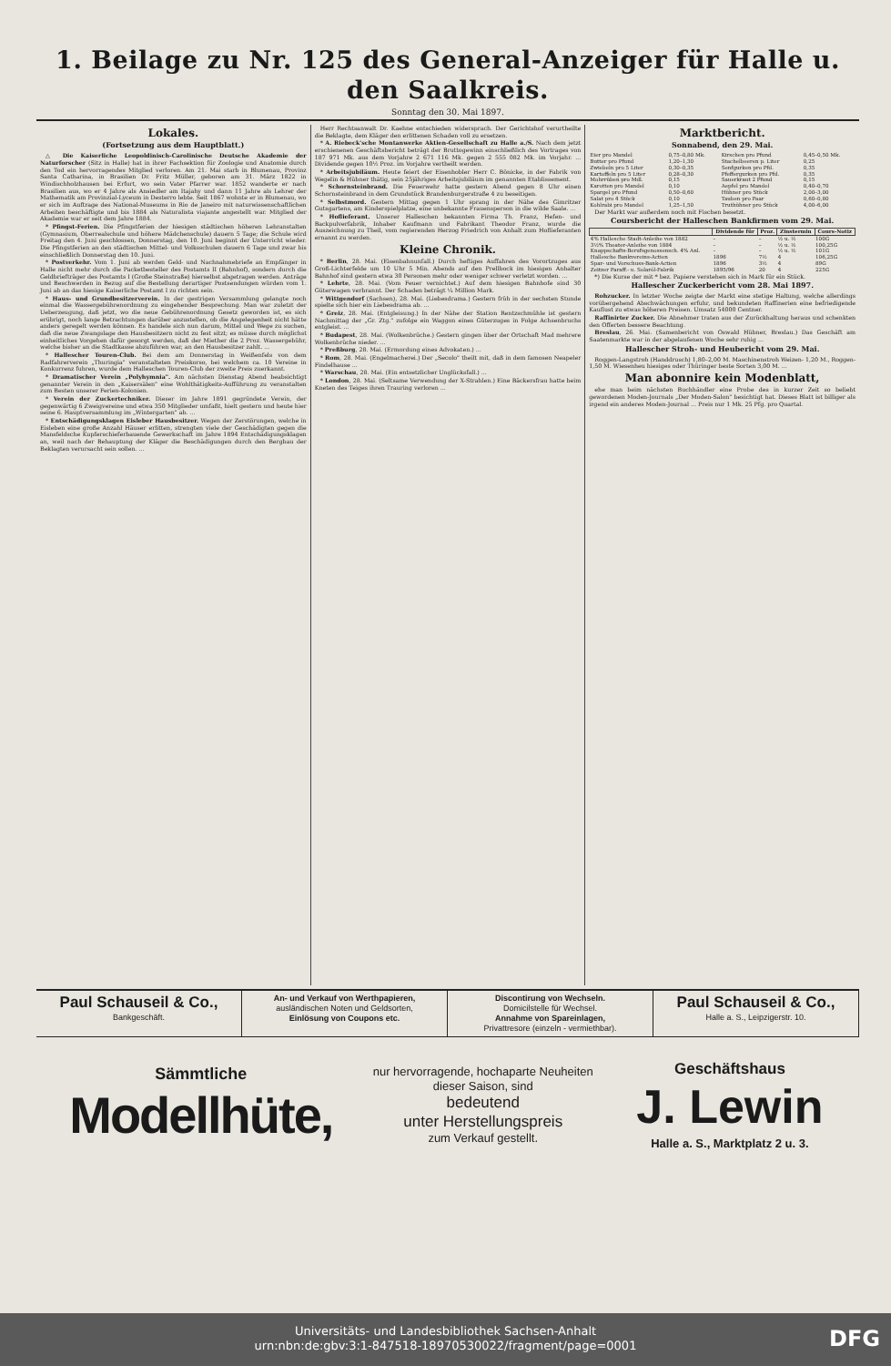1. Beilage zu Nr. 125 des General-Anzeiger für Halle u. den Saalkreis.
Sonntag den 30. Mai 1897.
Lokales.
(Fortsetzung aus dem Hauptblatt.)
△ Die Kaiserliche Leopoldinisch-Carolinische Deutsche Akademie der Naturforscher (Sitz in Halle) hat in ihrer Fachsektion für Zoologie und Anatomie durch den Tod ein hervorragendes Mitglied verloren. Am 21. Mai starb in Blumenau, Provinz Santa Catharina, in Brasilien Dr. Fritz Müller, geboren am 31. März 1822 in Windischholzhausen bei Erfurt, wo sein Vater Pfarrer war. 1852 wanderte er nach Brasilien aus, wo er 4 Jahre als Ansiedler am Itajahy und dann 11 Jahre als Lehrer der Mathematik am Provinzial-Lyceum in Desterro lebte. Seit 1867 wohnte er in Blumenau, wo er sich im Auftrage des National-Museums in Rio de Janeiro mit naturwissenschaftlichen Arbeiten beschäftigte und bis 1884 als Naturalista viajante angestellt war. Mitglied der Akademie war er seit dem Jahre 1884.
* Pfingst-Ferien. Die Pfingstferien der hiesigen städtischen höheren Lehranstalten (Gymnasium, Oberrealschule und höhere Mädchenschule) dauern 5 Tage; die Schule wird Freitag den 4. Juni geschlossen, Donnerstag, den 10. Juni beginnt der Unterricht wieder. Die Pfingstferien an den städtischen Mittel- und Volksschulen dauern 6 Tage und zwar bis einschließlich Donnerstag den 10. Juni.
* Postverkehr. Vom 1. Juni ab werden Geld- und Nachnahmebriefe an Empfänger in Halle nicht mehr durch die Packetbesteller des Postamts II (Bahnhof), sondern durch die Geldbriefträger des Postamts I (Große Steinstraße) hierselbst abgetragen werden. Anträge und Beschwerden in Bezug auf die Bestellung derartiger Postsendungen würden vom 1. Juni ab an das hiesige Kaiserliche Postamt I zu richten sein.
* Haus- und Grundbesitzerverein. In der gestrigen Versammlung gelangte noch einmal die Wassergebührenordnung zu eingehender Besprechung. Man war zuletzt der Ueberzeugung, daß jetzt, wo die neue Gebührenordnung Gesetz geworden ist, es sich erübrigt, noch lange Betrachtungen darüber anzustellen, ob die Angelegenheit nicht hätte anders geregelt werden können. Es handele sich nun darum, Mittel und Wege zu suchen, daß die neue Zwangslage den Hausbesitzern nicht zu fest sitzt; es müsse durch möglichst einheitliches Vorgehen dafür gesorgt werden, daß der Miether die 2 Proz. Wassergebühr, welche bisher an die Stadtkasse abzuführen war, an den Hausbesitzer zahlt. ...
* Hallescher Touren-Club. Bei dem am Donnerstag in Weißenfels von dem Radfahrerverein „Thuringia" veranstalteten Preiskorso, bei welchem ca. 10 Vereine in Konkurrenz fuhren, wurde dem Halleschen Touren-Club der zweite Preis zuerkannt.
* Dramatischer Verein „Polyhymnia". Am nächsten Dienstag Abend beabsichtigt genannter Verein in den „Kaisersälen" eine Wohlthätigkeits-Aufführung zu veranstalten zum Besten unserer Ferien-Kolonien.
* Verein der Zuckertechniker. Dieser im Jahre 1891 gegründete Verein, der gegenwärtig 6 Zweigvereine und etwa 350 Mitglieder umfaßt, hielt gestern und heute hier seine 6. Hauptversammlung im „Wintergarten" ab. ...
* Entschädigungsklagen Eisleber Hausbesitzer. Wegen der Zerstörungen, welche in Eisleben eine große Anzahl Häuser erlitten, strengten viele der Geschädigten gegen die Mansfeldsche Kupferschieferbauende Gewerkschaft im Jahre 1894 Entschädigungsklagen an, weil nach der Behauptung der Kläger die Beschädigungen durch den Bergbau der Beklagten verursacht sein sollen. ...
Herr Rechtsanwalt Dr. Kaehne entschieden widersprach. Der Gerichtshof verurtheilte die Beklagte, dem Kläger den erlittenen Schaden voll zu ersetzen.
* A. Riebeck'sche Montanwerke Aktien-Gesellschaft zu Halle a./S. Nach dem jetzt erschienenen Geschäftsbericht beträgt der Bruttogewinn einschließlich des Vortrages von 187 971 Mk. aus dem Vorjahre 2 671 116 Mk. gegen 2 555 082 Mk. im Vorjahr. ... Dividende gegen 10½ Proz. im Vorjahre vertheilt werden.
* Arbeitsjubiläum. Heute feiert der Eisenhobler Herr C. Bönicke, in der Fabrik von Wegelin & Hübner thätig, sein 25jähriges Arbeitsjubiläum im genannten Etablissement.
* Schornsteinbrand. Die Feuerwehr hatte gestern Abend gegen 8 Uhr einen Schornsteinbrand in dem Grundstück Brandenburgerstraße 4 zu beseitigen.
* Selbstmord. Gestern Mittag gegen 1 Uhr sprang in der Nähe des Gimritzer Gutsgartens, am Kinderspielplatze, eine unbekannte Frauensperson in die wilde Saale. ...
* Hoflieferant. Unserer Halleschen bekannten Firma Th. Franz, Hefen- und Backpulverfabrik, Inhaber Kaufmann und Fabrikant Theodor Franz, wurde die Auszeichnung zu Theil, vom regierenden Herzog Friedrich von Anhalt zum Hoflieferanten ernannt zu werden.
Kleine Chronik.
* Berlin, 28. Mai. (Eisenbahnunfall.) Durch heftiges Auffahren des Vorortzuges aus Groß-Lichterfelde um 10 Uhr 5 Min. Abends auf den Prellbock im hiesigen Anhalter Bahnhof sind gestern etwa 30 Personen mehr oder weniger schwer verletzt worden. ...
* Lehrte, 28. Mai. (Vom Feuer vernichtet.) Auf dem hiesigen Bahnhofe sind 30 Güterwagen verbrannt. Der Schaden beträgt ¼ Million Mark.
* Wittgendorf (Sachsen), 28. Mai. (Liebesdrama.) Gestern früh in der sechsten Stunde spielte sich hier ein Liebesdrama ab. ...
* Greiz, 28. Mai. (Entgleisung.) In der Nähe der Station Rentzschmühle ist gestern Nachmittag der „Gr. Ztg." zufolge ein Waggon eines Güterzuges in Folge Achsenbruchs entgleist. ...
* Budapest, 28. Mai. (Wolkenbrüche.) Gestern gingen über der Ortschaft Mad mehrere Wolkenbrüche nieder. ...
* Preßburg, 28. Mai. (Ermordung eines Advokaten.) ...
* Rom, 28. Mai. (Engelmacherei.) Der „Secolo" theilt mit, daß in dem famosen Neapeler Findelhause ...
* Warschau, 28. Mai. (Ein entsetzlicher Unglücksfall.) ...
* London, 28. Mai. (Seltsame Verwendung der X-Strahlen.) Eine Bäckersfrau hatte beim Kneten des Teiges ihren Trauring verloren ...
Marktbericht.
Sonnabend, den 29. Mai.
| Eier pro Mandel | 0,75–0,80 Mk. | Kirschen pro Pfund | 0,45–0,50 Mk. |
| Butter pro Pfund | 1,20–1,30 | Stachelbeeren p. Liter | 0,25 |
| Zwiebeln pro 5 Liter | 0,30–0,35 | Senfgurken pro Pfd. | 0,35 |
| Kartoffeln pro 5 Liter | 0,28–0,30 | Pfeffergurken pro Pfd. | 0,35 |
| Mohrrüben pro Mdl. | 0,15 | Sauerkraut 2 Pfund | 0,15 |
| Karotten pro Mandel | 0,10 | Aepfel pro Mandel | 0,40–0,70 |
| Spargel pro Pfund | 0,50–0,60 | Hühner pro Stück | 2,00–3,00 |
| Salat pro 4 Stück | 0,10 | Tauben pro Paar | 0,60–0,80 |
| Kohlrabi pro Mandel | 1,25–1,50 | Truthühner pro Stück | 4,00–6,00 |
Der Markt war außerdem noch mit Fischen besetzt.
Coursbericht der Halleschen Bankfirmen vom 29. Mai.
| | Dividende für | Proz. | Zinstermin | Cours-Notiz |
| --- | --- | --- | --- | --- |
| 4% Hallesche Stadt-Anleihe von 1882 | – | – | ½ u. ½ | 100G |
| 3½% Theater-Anleihe von 1884 | – | – | ½ u. ½ | 100,25G |
| Knappschafts-Berufsgenossensch. 4% Anl. | – | – | ½ u. ½ | 101G |
| Hallesche Bankvereins-Actien | 1896 | 7½ | 4 | 106,25G |
| Spar- und Vorschuss-Bank-Actien | 1896 | 3½ | 4 | 89G |
| Zeitzer Paraff.- u. Solaröl-Fabrik | 1895/96 | 20 | 4 | 225G |
*) Die Kurse der mit * bez. Papiere verstehen sich in Mark für ein Stück.
Hallescher Zuckerbericht vom 28. Mai 1897.
Rohzucker. In letzter Woche zeigte der Markt eine stetige Haltung, welche allerdings vorübergehend Abschwächungen erfuhr, und bekundeten Raffinerien eine befriedigende Kauflust zu etwas höheren Preisen. Umsatz 54000 Centner.
Raffinirter Zucker. Die Abnehmer traten aus der Zurückhaltung heraus und schenkten den Offerten bessere Beachtung.
Breslau, 26. Mai. (Samenbericht von Oswald Hübner, Breslau.) Das Geschäft am Saatenmarkte war in der abgelaufenen Woche sehr ruhig ...
Hallescher Stroh- und Heubericht vom 29. Mai.
Roggen-Langstroh (Handdrusch) 1,80–2,00 M. Maschinenstroh Weizen- 1,20 M., Roggen- 1,50 M. Wiesenheu hiesiges oder Thüringer beste Sorten 3,00 M. ...
Man abonnire kein Modenblatt,
ehe man beim nächsten Buchhändler eine Probe des in kurzer Zeit so beliebt gewordenen Moden-Journals „Der Moden-Salon" besichtigt hat. Dieses Blatt ist billiger als irgend ein anderes Moden-Journal ... Preis nur 1 Mk. 25 Pfg. pro Quartal.
Paul Schauseil & Co.,
Bankgeschäft.
An- und Verkauf von Werthpapieren,
ausländischen Noten und Geldsorten,
Einlösung von Coupons etc.
Discontirung von Wechseln.
Domicilstelle für Wechsel.
Annahme von Spareinlagen,
Privattresore (einzeln - vermiethbar).
Paul Schauseil & Co.,
Halle a. S., Leipzigerstr. 10.
Sämmtliche
Modellhüte,
nur hervorragende, hochaparte Neuheiten
dieser Saison, sind
bedeutend
unter Herstellungspreis
zum Verkauf gestellt.
Geschäftshaus
J. Lewin
Halle a. S., Marktplatz 2 u. 3.
Universitäts- und Landesbibliothek Sachsen-Anhalt
urn:nbn:de:gbv:3:1-847518-18970530022/fragment/page=0001
DFG